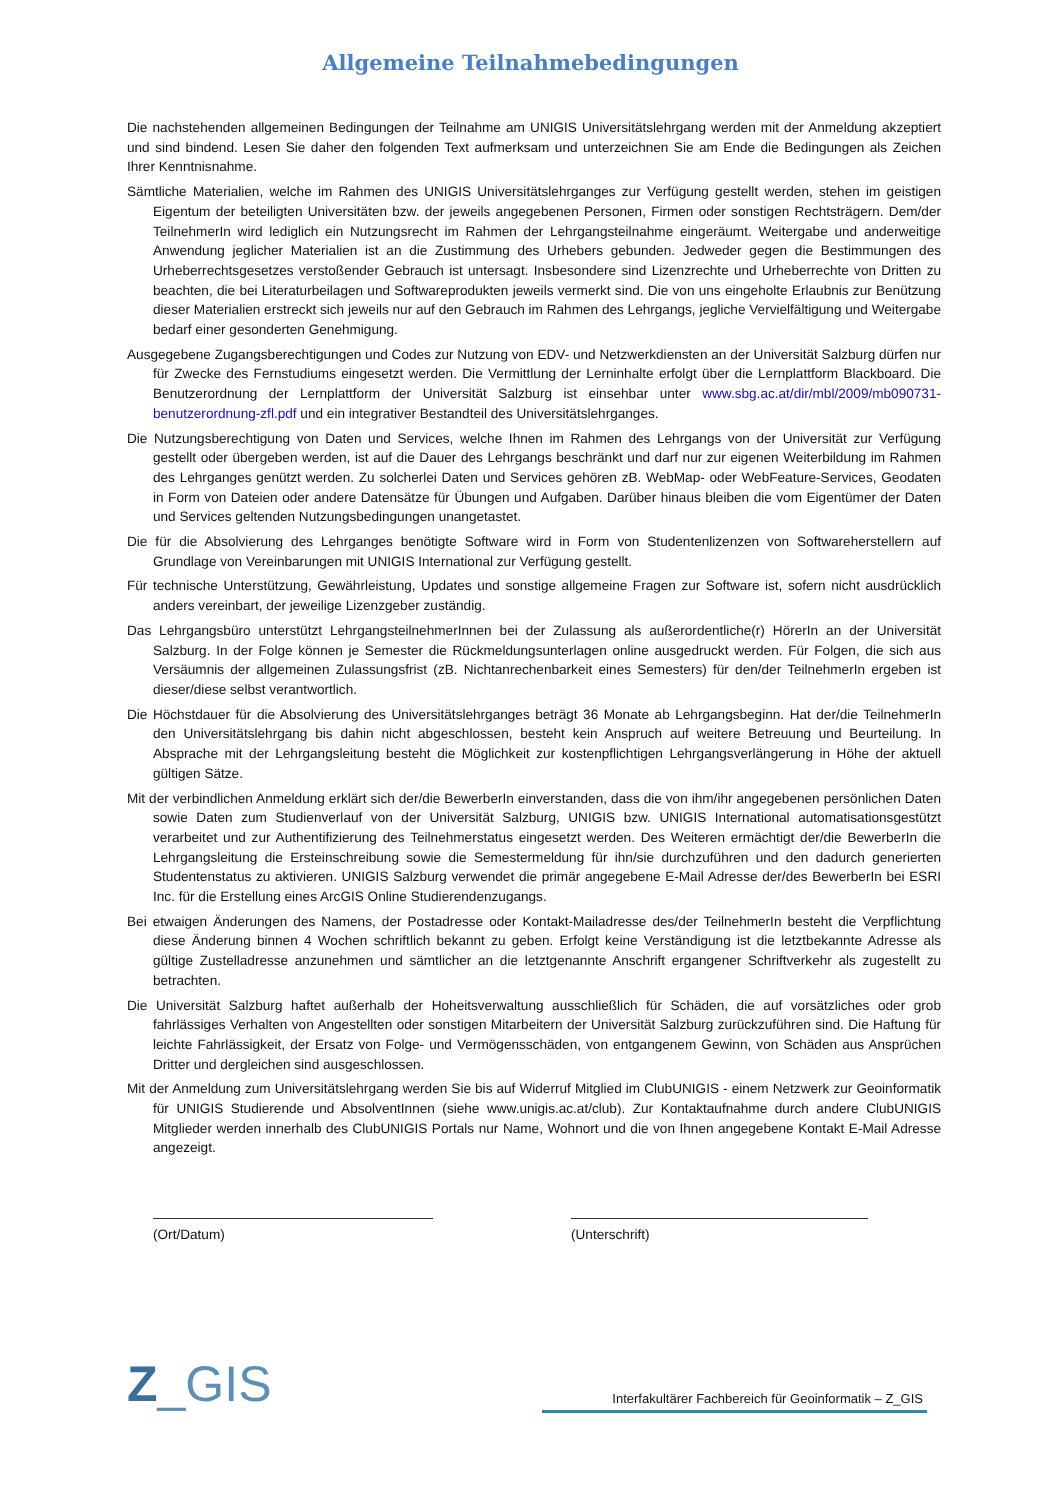Allgemeine Teilnahmebedingungen
Die nachstehenden allgemeinen Bedingungen der Teilnahme am UNIGIS Universitätslehrgang werden mit der Anmeldung akzeptiert und sind bindend. Lesen Sie daher den folgenden Text aufmerksam und unterzeichnen Sie am Ende die Bedingungen als Zeichen Ihrer Kenntnisnahme.
Sämtliche Materialien, welche im Rahmen des UNIGIS Universitätslehrganges zur Verfügung gestellt werden, stehen im geistigen Eigentum der beteiligten Universitäten bzw. der jeweils angegebenen Personen, Firmen oder sonstigen Rechtsträgern. Dem/der TeilnehmerIn wird lediglich ein Nutzungsrecht im Rahmen der Lehrgangsteilnahme eingeräumt. Weitergabe und anderweitige Anwendung jeglicher Materialien ist an die Zustimmung des Urhebers gebunden. Jedweder gegen die Bestimmungen des Urheberrechtsgesetzes verstoßender Gebrauch ist untersagt. Insbesondere sind Lizenzrechte und Urheberrechte von Dritten zu beachten, die bei Literaturbeilagen und Softwareprodukten jeweils vermerkt sind. Die von uns eingeholte Erlaubnis zur Benützung dieser Materialien erstreckt sich jeweils nur auf den Gebrauch im Rahmen des Lehrgangs, jegliche Vervielfältigung und Weitergabe bedarf einer gesonderten Genehmigung.
Ausgegebene Zugangsberechtigungen und Codes zur Nutzung von EDV- und Netzwerkdiensten an der Universität Salzburg dürfen nur für Zwecke des Fernstudiums eingesetzt werden. Die Vermittlung der Lerninhalte erfolgt über die Lernplattform Blackboard. Die Benutzerordnung der Lernplattform der Universität Salzburg ist einsehbar unter www.sbg.ac.at/dir/mbl/2009/mb090731-benutzerordnung-zfl.pdf und ein integrativer Bestandteil des Universitätslehrganges.
Die Nutzungsberechtigung von Daten und Services, welche Ihnen im Rahmen des Lehrgangs von der Universität zur Verfügung gestellt oder übergeben werden, ist auf die Dauer des Lehrgangs beschränkt und darf nur zur eigenen Weiterbildung im Rahmen des Lehrganges genützt werden. Zu solcherlei Daten und Services gehören zB. WebMap- oder WebFeature-Services, Geodaten in Form von Dateien oder andere Datensätze für Übungen und Aufgaben. Darüber hinaus bleiben die vom Eigentümer der Daten und Services geltenden Nutzungsbedingungen unangetastet.
Die für die Absolvierung des Lehrganges benötigte Software wird in Form von Studentenlizenzen von Softwareherstellern auf Grundlage von Vereinbarungen mit UNIGIS International zur Verfügung gestellt.
Für technische Unterstützung, Gewährleistung, Updates und sonstige allgemeine Fragen zur Software ist, sofern nicht ausdrücklich anders vereinbart, der jeweilige Lizenzgeber zuständig.
Das Lehrgangsbüro unterstützt LehrgangsteilnehmerInnen bei der Zulassung als außerordentliche(r) HörerIn an der Universität Salzburg. In der Folge können je Semester die Rückmeldungsunterlagen online ausgedruckt werden. Für Folgen, die sich aus Versäumnis der allgemeinen Zulassungsfrist (zB. Nichtanrechenbarkeit eines Semesters) für den/der TeilnehmerIn ergeben ist dieser/diese selbst verantwortlich.
Die Höchstdauer für die Absolvierung des Universitätslehrganges beträgt 36 Monate ab Lehrgangsbeginn. Hat der/die TeilnehmerIn den Universitätslehrgang bis dahin nicht abgeschlossen, besteht kein Anspruch auf weitere Betreuung und Beurteilung. In Absprache mit der Lehrgangsleitung besteht die Möglichkeit zur kostenpflichtigen Lehrgangsverlängerung in Höhe der aktuell gültigen Sätze.
Mit der verbindlichen Anmeldung erklärt sich der/die BewerberIn einverstanden, dass die von ihm/ihr angegebenen persönlichen Daten sowie Daten zum Studienverlauf von der Universität Salzburg, UNIGIS bzw. UNIGIS International automatisationsgestützt verarbeitet und zur Authentifizierung des Teilnehmerstatus eingesetzt werden. Des Weiteren ermächtigt der/die BewerberIn die Lehrgangsleitung die Ersteinschreibung sowie die Semestermeldung für ihn/sie durchzuführen und den dadurch generierten Studentenstatus zu aktivieren. UNIGIS Salzburg verwendet die primär angegebene E-Mail Adresse der/des BewerberIn bei ESRI Inc. für die Erstellung eines ArcGIS Online Studierendenzugangs.
Bei etwaigen Änderungen des Namens, der Postadresse oder Kontakt-Mailadresse des/der TeilnehmerIn besteht die Verpflichtung diese Änderung binnen 4 Wochen schriftlich bekannt zu geben. Erfolgt keine Verständigung ist die letztbekannte Adresse als gültige Zustelladresse anzunehmen und sämtlicher an die letztgenannte Anschrift ergangener Schriftverkehr als zugestellt zu betrachten.
Die Universität Salzburg haftet außerhalb der Hoheitsverwaltung ausschließlich für Schäden, die auf vorsätzliches oder grob fahrlässiges Verhalten von Angestellten oder sonstigen Mitarbeitern der Universität Salzburg zurückzuführen sind. Die Haftung für leichte Fahrlässigkeit, der Ersatz von Folge- und Vermögensschäden, von entgangenem Gewinn, von Schäden aus Ansprüchen Dritter und dergleichen sind ausgeschlossen.
Mit der Anmeldung zum Universitätslehrgang werden Sie bis auf Widerruf Mitglied im ClubUNIGIS - einem Netzwerk zur Geoinformatik für UNIGIS Studierende und AbsolventInnen (siehe www.unigis.ac.at/club). Zur Kontaktaufnahme durch andere ClubUNIGIS Mitglieder werden innerhalb des ClubUNIGIS Portals nur Name, Wohnort und die von Ihnen angegebene Kontakt E-Mail Adresse angezeigt.
(Ort/Datum) (Unterschrift)
Z_GIS
Interfakultärer Fachbereich für Geoinformatik – Z_GIS